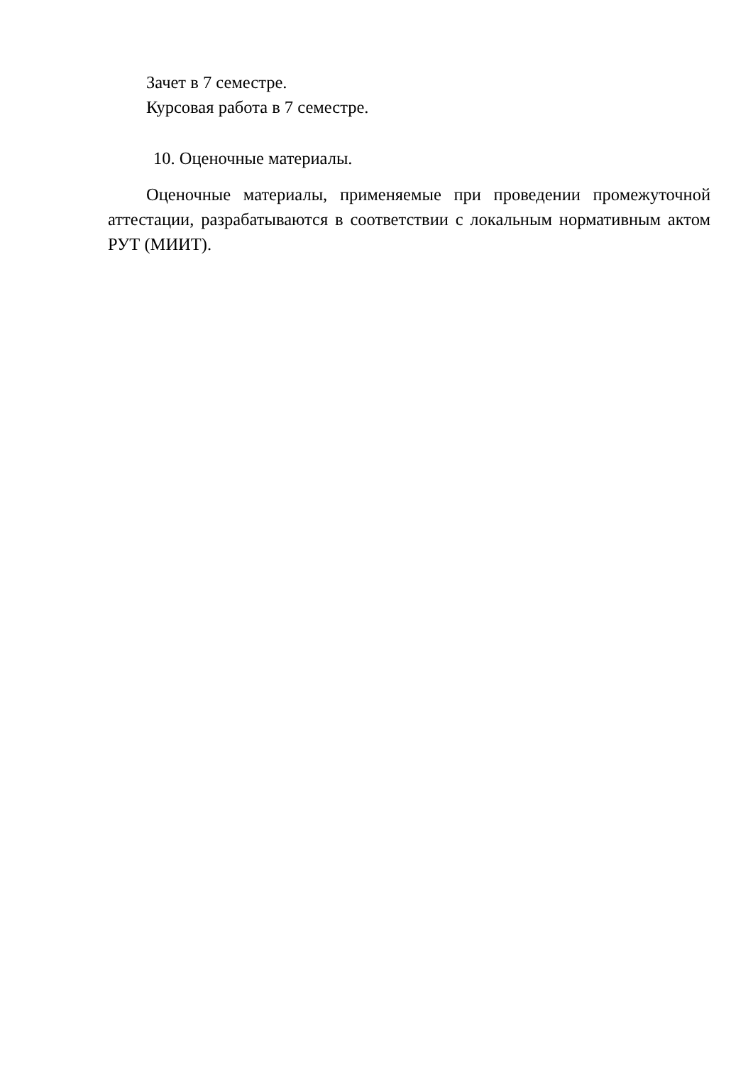Зачет в 7 семестре.
Курсовая работа в 7 семестре.
10. Оценочные материалы.
Оценочные материалы, применяемые при проведении промежуточной аттестации, разрабатываются в соответствии с локальным нормативным актом РУТ (МИИТ).